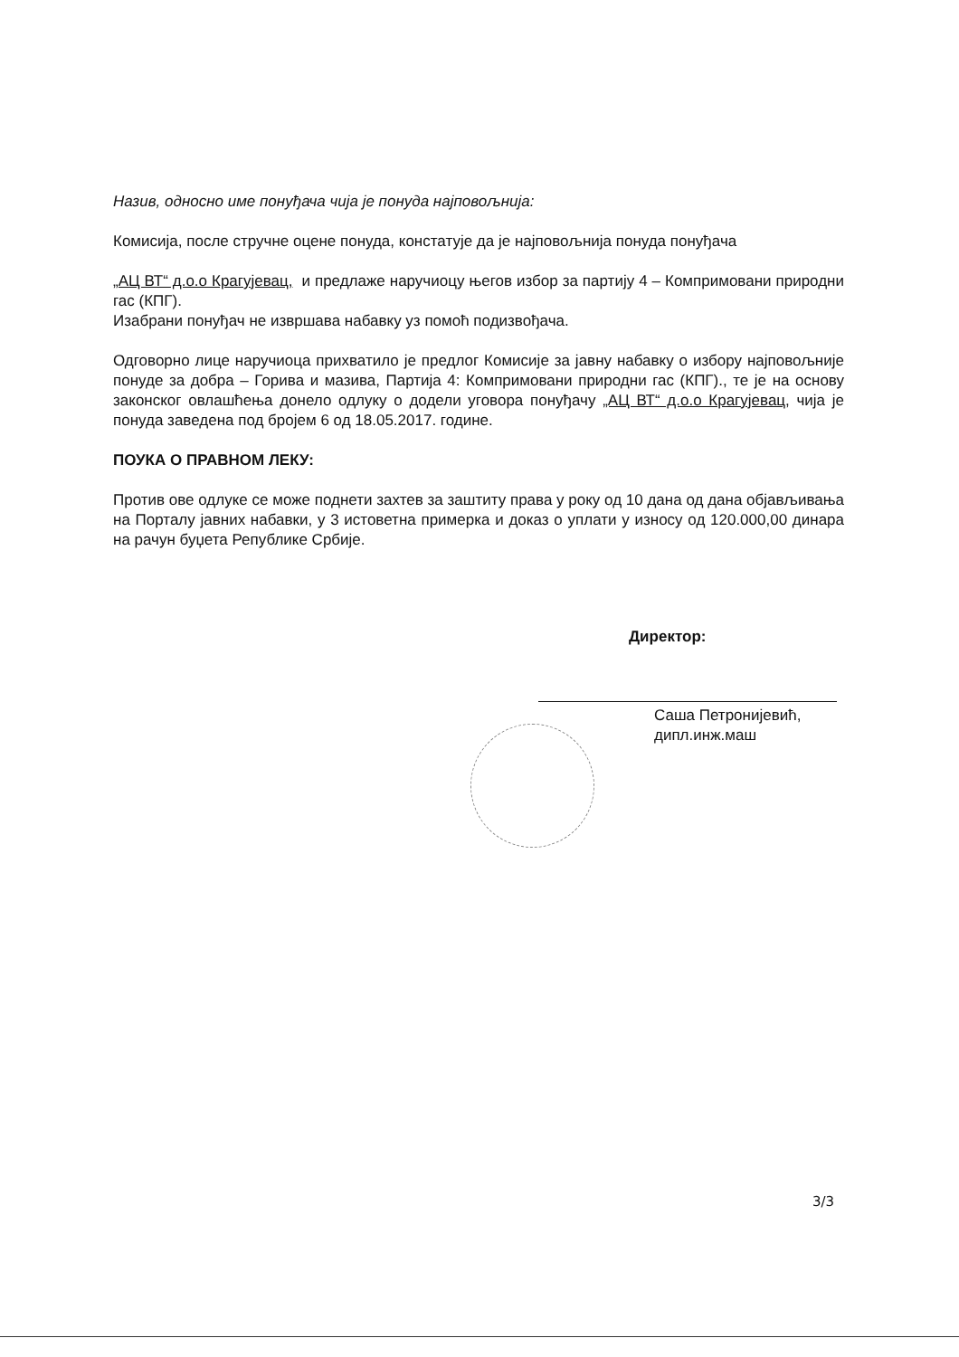Назив, односно име понуђача чија је понуда најповољнија:
Комисија, после стручне оцене понуда, констатује да је најповољнија понуда понуђача
„АЦ ВТ“ д.о.о Крагујевац, и предлаже наручиоцу његов избор за партију 4 – Компримовани природни гас (КПГ).
Изабрани понуђач не извршава набавку уз помоћ подизвођача.
Одговорно лице наручиоца прихватило је предлог Комисије за јавну набавку о избору најповољније понуде за добра – Горива и мазива, Партија 4: Компримовани природни гас (КПГ)., те је на основу законског овлашћења донело одлуку о додели уговора понуђачу „АЦ ВТ“ д.о.о Крагујевац, чија је понуда заведена под бројем 6 од 18.05.2017. године.
ПОУКА О ПРАВНОМ ЛЕКУ:
Против ове одлуке се може поднети захтев за заштиту права у року од 10 дана од дана објављивања на Порталу јавних набавки, у 3 истоветна примерка и доказ о уплати у износу од 120.000,00 динара на рачун буџета Републике Србије.
Директор:
Саша Петронијевић, дипл.инж.маш
3/3